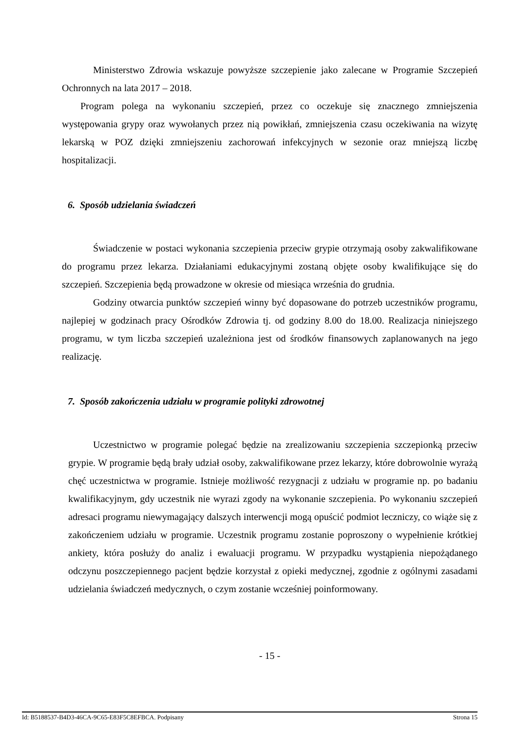Ministerstwo Zdrowia wskazuje powyższe szczepienie jako zalecane w Programie Szczepień Ochronnych na lata 2017 – 2018.
Program polega na wykonaniu szczepień, przez co oczekuje się znacznego zmniejszenia występowania grypy oraz wywołanych przez nią powikłań, zmniejszenia czasu oczekiwania na wizytę lekarską w POZ dzięki zmniejszeniu zachorowań infekcyjnych w sezonie oraz mniejszą liczbę hospitalizacji.
6. Sposób udzielania świadczeń
Świadczenie w postaci wykonania szczepienia przeciw grypie otrzymają osoby zakwalifikowane do programu przez lekarza. Działaniami edukacyjnymi zostaną objęte osoby kwalifikujące się do szczepień. Szczepienia będą prowadzone w okresie od miesiąca września do grudnia.
Godziny otwarcia punktów szczepień winny być dopasowane do potrzeb uczestników programu, najlepiej w godzinach pracy Ośrodków Zdrowia tj. od godziny 8.00 do 18.00. Realizacja niniejszego programu, w tym liczba szczepień uzależniona jest od środków finansowych zaplanowanych na jego realizację.
7. Sposób zakończenia udziału w programie polityki zdrowotnej
Uczestnictwo w programie polegać będzie na zrealizowaniu szczepienia szczepionką przeciw grypie. W programie będą brały udział osoby, zakwalifikowane przez lekarzy, które dobrowolnie wyrażą chęć uczestnictwa w programie. Istnieje możliwość rezygnacji z udziału w programie np. po badaniu kwalifikacyjnym, gdy uczestnik nie wyrazi zgody na wykonanie szczepienia. Po wykonaniu szczepień adresaci programu niewymagający dalszych interwencji mogą opuścić podmiot leczniczy, co wiąże się z zakończeniem udziału w programie. Uczestnik programu zostanie poproszony o wypełnienie krótkiej ankiety, która posłuży do analiz i ewaluacji programu. W przypadku wystąpienia niepożądanego odczynu poszczepiennego pacjent będzie korzystał z opieki medycznej, zgodnie z ogólnymi zasadami udzielania świadczeń medycznych, o czym zostanie wcześniej poinformowany.
- 15 -
Id: B5188537-B4D3-46CA-9C65-E83F5C8EFBCA. Podpisany Strona 15